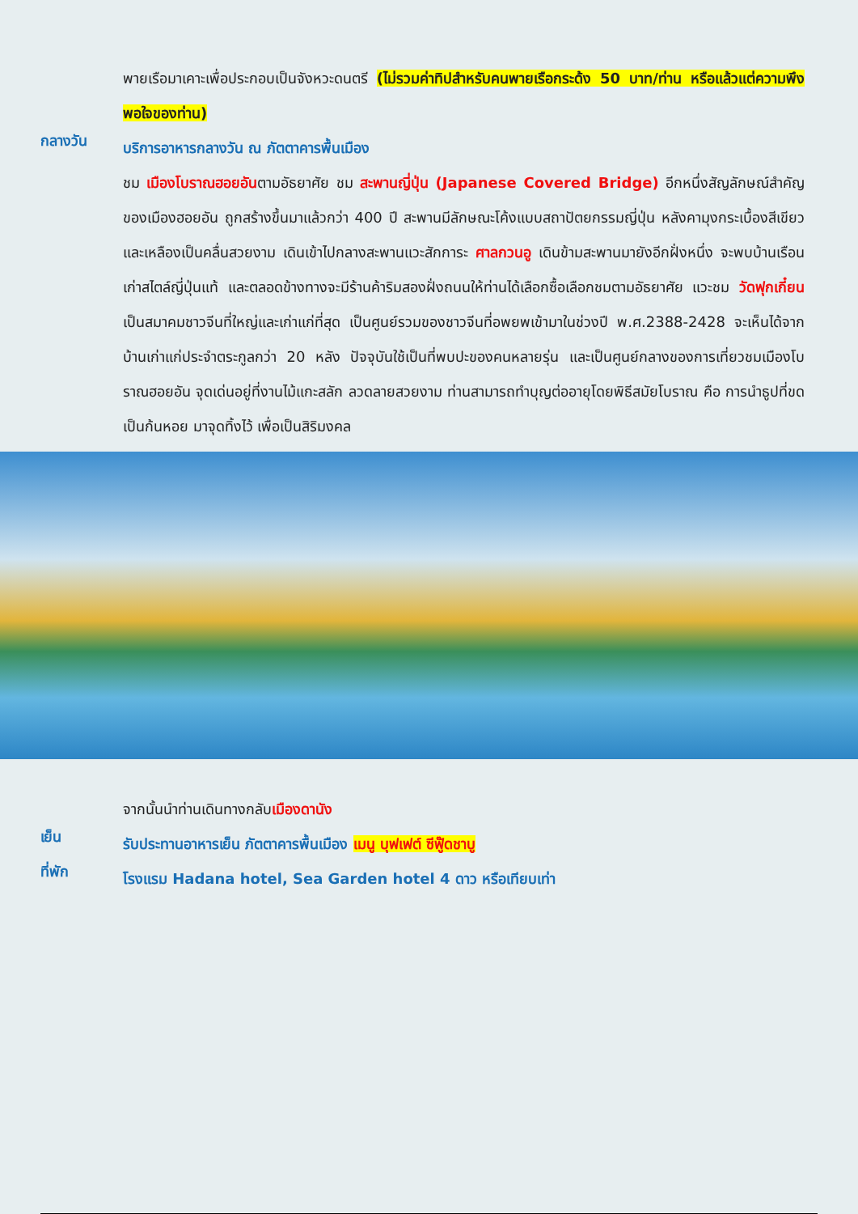พายเรือมาเคาะเพื่อประกอบเป็นจังหวะดนตรี (ไม่รวมค่าทิปสำหรับคนพายเรือกระด้ง 50 บาท/ท่าน หรือแล้วแต่ความพึงพอใจของท่าน)
กลางวัน
บริการอาหารกลางวัน ณ ภัตตาคารพื้นเมือง
ชม เมืองโบราณฮอยอันตามอัธยาศัย ชม สะพานญี่ปุ่น (Japanese Covered Bridge) อีกหนึ่งสัญลักษณ์สำคัญของเมืองฮอยอัน ถูกสร้างขึ้นมาแล้วกว่า 400 ปี สะพานมีลักษณะโค้งแบบสถาปัตยกรรมญี่ปุ่น หลังคามุงกระเบื้องสีเขียวและเหลืองเป็นคลื่นสวยงาม เดินเข้าไปกลางสะพานแวะสักการะ ศาลกวนอู เดินข้ามสะพานมายังอีกฝั่งหนึ่ง จะพบบ้านเรือนเก่าสไตล์ญี่ปุ่นแท้ และตลอดข้างทางจะมีร้านค้าริมสองฝั่งถนนให้ท่านได้เลือกซื้อเลือกชมตามอัธยาศัย แวะชม วัดฟุกเกี๋ยน เป็นสมาคมชาวจีนที่ใหญ่และเก่าแก่ที่สุด เป็นศูนย์รวมของชาวจีนที่อพยพเข้ามาในช่วงปี พ.ศ.2388-2428 จะเห็นได้จากบ้านเก่าแก่ประจำตระกูลกว่า 20 หลัง ปัจจุบันใช้เป็นที่พบปะของคนหลายรุ่น และเป็นศูนย์กลางของการเที่ยวชมเมืองโบราณฮอยอัน จุดเด่นอยู่ที่งานไม้แกะสลัก ลวดลายสวยงาม ท่านสามารถทำบุญต่ออายุโดยพิธีสมัยโบราณ คือ การนำธูปที่ขดเป็นก้นหอย มาจุดทิ้งไว้ เพื่อเป็นสิริมงคล
จากนั้นนำท่านเดินทางกลับเมืองดานัง
เย็น
รับประทานอาหารเย็น ภัตตาคารพื้นเมือง เมนู บุฟเฟต์ ซีฟู๊ดชาบู
ที่พัก
โรงแรม Hadana hotel, Sea Garden hotel 4 ดาว หรือเทียบเท่า